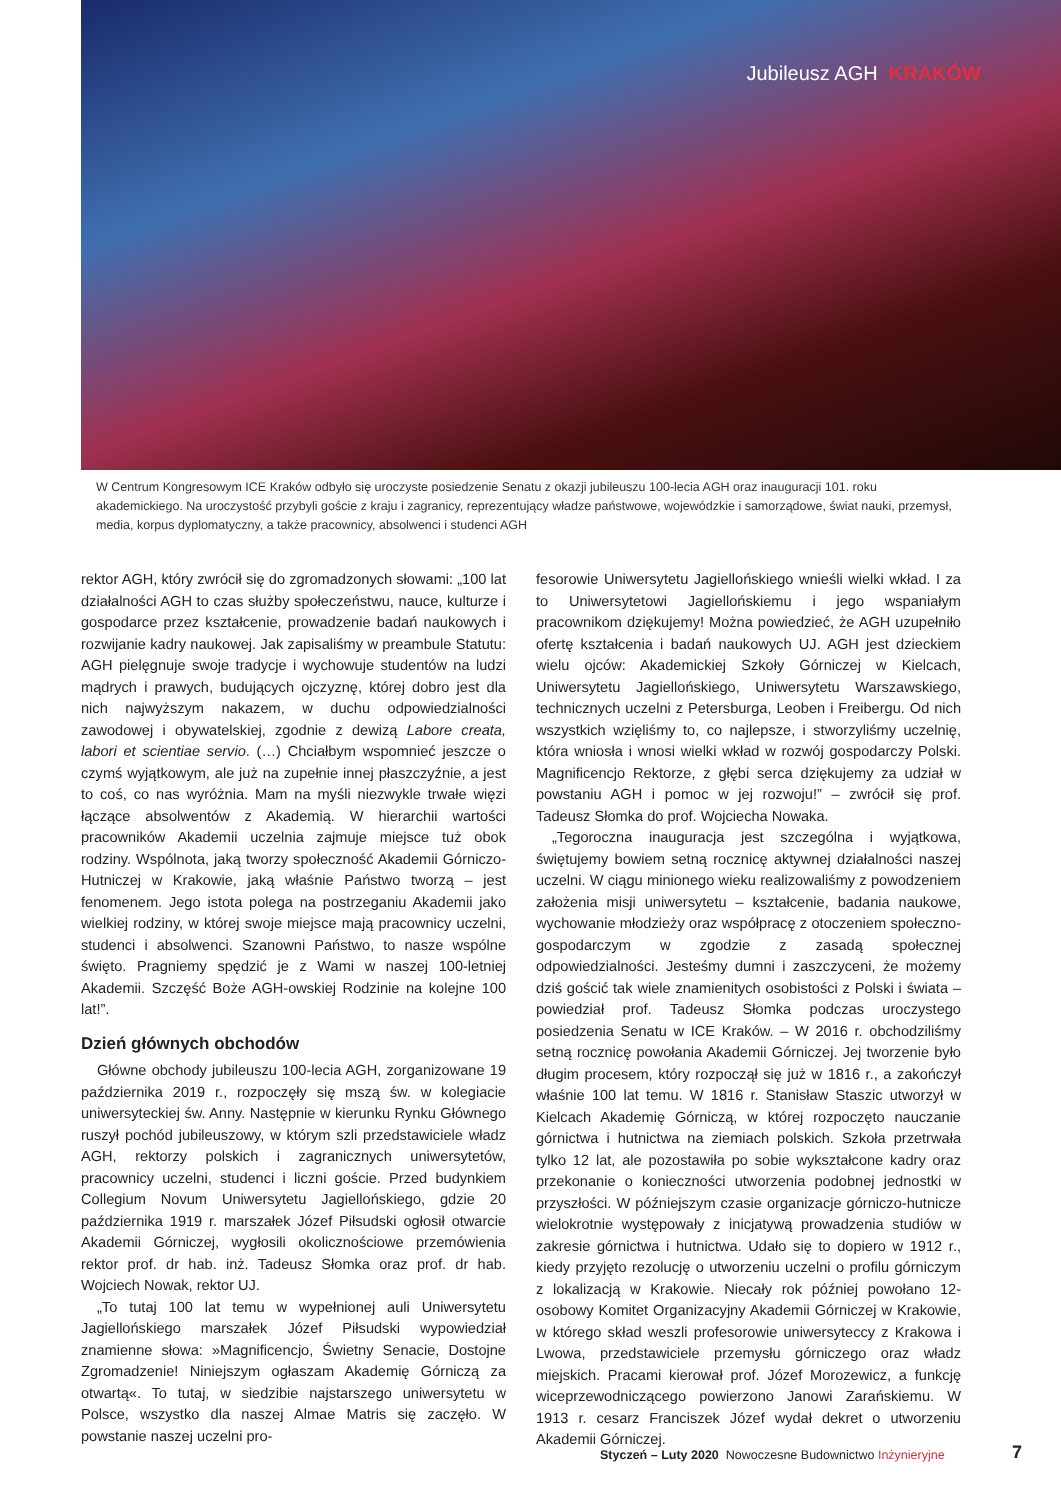Jubileusz AGH KRAKÓW
W Centrum Kongresowym ICE Kraków odbyło się uroczyste posiedzenie Senatu z okazji jubileuszu 100-lecia AGH oraz inauguracji 101. roku akademickiego. Na uroczystość przybyli goście z kraju i zagranicy, reprezentujący władze państwowe, wojewódzkie i samorządowe, świat nauki, przemysł, media, korpus dyplomatyczny, a także pracownicy, absolwenci i studenci AGH
rektor AGH, który zwrócił się do zgromadzonych słowami: „100 lat działalności AGH to czas służby społeczeństwu, nauce, kulturze i gospodarce przez kształcenie, prowadzenie badań naukowych i rozwijanie kadry naukowej. Jak zapisaliśmy w preambule Statutu: AGH pielęgnuje swoje tradycje i wychowuje studentów na ludzi mądrych i prawych, budujących ojczyznę, której dobro jest dla nich najwyższym nakazem, w duchu odpowiedzialności zawodowej i obywatelskiej, zgodnie z dewizą Labore creata, labori et scientiae servio. (…) Chciałbym wspomnieć jeszcze o czymś wyjątkowym, ale już na zupełnie innej płaszczyźnie, a jest to coś, co nas wyróżnia. Mam na myśli niezwykle trwałe więzi łączące absolwentów z Akademią. W hierarchii wartości pracowników Akademii uczelnia zajmuje miejsce tuż obok rodziny. Wspólnota, jaką tworzy społeczność Akademii Górniczo-Hutniczej w Krakowie, jaką właśnie Państwo tworzą – jest fenomenem. Jego istota polega na postrzeganiu Akademii jako wielkiej rodziny, w której swoje miejsce mają pracownicy uczelni, studenci i absolwenci. Szanowni Państwo, to nasze wspólne święto. Pragniemy spędzić je z Wami w naszej 100-letniej Akademii. Szczęść Boże AGH-owskiej Rodzinie na kolejne 100 lat!”.
Dzień głównych obchodów
Główne obchody jubileuszu 100-lecia AGH, zorganizowane 19 października 2019 r., rozpoczęły się mszą św. w kolegiacie uniwersyteckiej św. Anny. Następnie w kierunku Rynku Głównego ruszył pochód jubileuszowy, w którym szli przedstawiciele władz AGH, rektorzy polskich i zagranicznych uniwersytetów, pracownicy uczelni, studenci i liczni goście. Przed budynkiem Collegium Novum Uniwersytetu Jagiellońskiego, gdzie 20 października 1919 r. marszałek Józef Piłsudski ogłosił otwarcie Akademii Górniczej, wygłosili okolicznościowe przemówienia rektor prof. dr hab. inż. Tadeusz Słomka oraz prof. dr hab. Wojciech Nowak, rektor UJ.
„To tutaj 100 lat temu w wypełnionej auli Uniwersytetu Jagiellońskiego marszałek Józef Piłsudski wypowiedział znamienne słowa: »Magnificencjo, Świetny Senacie, Dostojne Zgromadzenie! Niniejszym ogłaszam Akademię Górniczą za otwartą«. To tutaj, w siedzibie najstarszego uniwersytetu w Polsce, wszystko dla naszej Almae Matris się zaczęło. W powstanie naszej uczelni pro-
fesorowie Uniwersytetu Jagiellońskiego wnieśli wielki wkład. I za to Uniwersytetowi Jagiellońskiemu i jego wspaniałym pracownikom dziękujemy! Można powiedzieć, że AGH uzupełniło ofertę kształcenia i badań naukowych UJ. AGH jest dzieckiem wielu ojców: Akademickiej Szkoły Górniczej w Kielcach, Uniwersytetu Jagiellońskiego, Uniwersytetu Warszawskiego, technicznych uczelni z Petersburga, Leoben i Freibergu. Od nich wszystkich wzięliśmy to, co najlepsze, i stworzyliśmy uczelnię, która wniosła i wnosi wielki wkład w rozwój gospodarczy Polski. Magnificencjo Rektorze, z głębi serca dziękujemy za udział w powstaniu AGH i pomoc w jej rozwoju!” – zwrócił się prof. Tadeusz Słomka do prof. Wojciecha Nowaka.
„Tegoroczna inauguracja jest szczególna i wyjątkowa, świętujemy bowiem setną rocznicę aktywnej działalności naszej uczelni. W ciągu minionego wieku realizowaliśmy z powodzeniem założenia misji uniwersytetu – kształcenie, badania naukowe, wychowanie młodzieży oraz współpracę z otoczeniem społeczno-gospodarczym w zgodzie z zasadą społecznej odpowiedzialności. Jesteśmy dumni i zaszczyceni, że możemy dziś gościć tak wiele znamienitych osobistości z Polski i świata – powiedział prof. Tadeusz Słomka podczas uroczystego posiedzenia Senatu w ICE Kraków. – W 2016 r. obchodziliśmy setną rocznicę powołania Akademii Górniczej. Jej tworzenie było długim procesem, który rozpoczął się już w 1816 r., a zakończył właśnie 100 lat temu. W 1816 r. Stanisław Staszic utworzył w Kielcach Akademię Górniczą, w której rozpoczęto nauczanie górnictwa i hutnictwa na ziemiach polskich. Szkoła przetrwała tylko 12 lat, ale pozostawiła po sobie wykształcone kadry oraz przekonanie o konieczności utworzenia podobnej jednostki w przyszłości. W późniejszym czasie organizacje górniczo-hutnicze wielokrotnie występowały z inicjatywą prowadzenia studiów w zakresie górnictwa i hutnictwa. Udało się to dopiero w 1912 r., kiedy przyjęto rezolucję o utworzeniu uczelni o profilu górniczym z lokalizacją w Krakowie. Niecały rok później powołano 12-osobowy Komitet Organizacyjny Akademii Górniczej w Krakowie, w którego skład weszli profesorowie uniwersyteccy z Krakowa i Lwowa, przedstawiciele przemysłu górniczego oraz władz miejskich. Pracami kierował prof. Józef Morozewicz, a funkcję wiceprzewodniczącego powierzono Janowi Zarańskiemu. W 1913 r. cesarz Franciszek Józef wydał dekret o utworzeniu Akademii Górniczej.
Styczeń – Luty 2020 Nowoczesne Budownictwo Inżynieryjne
7